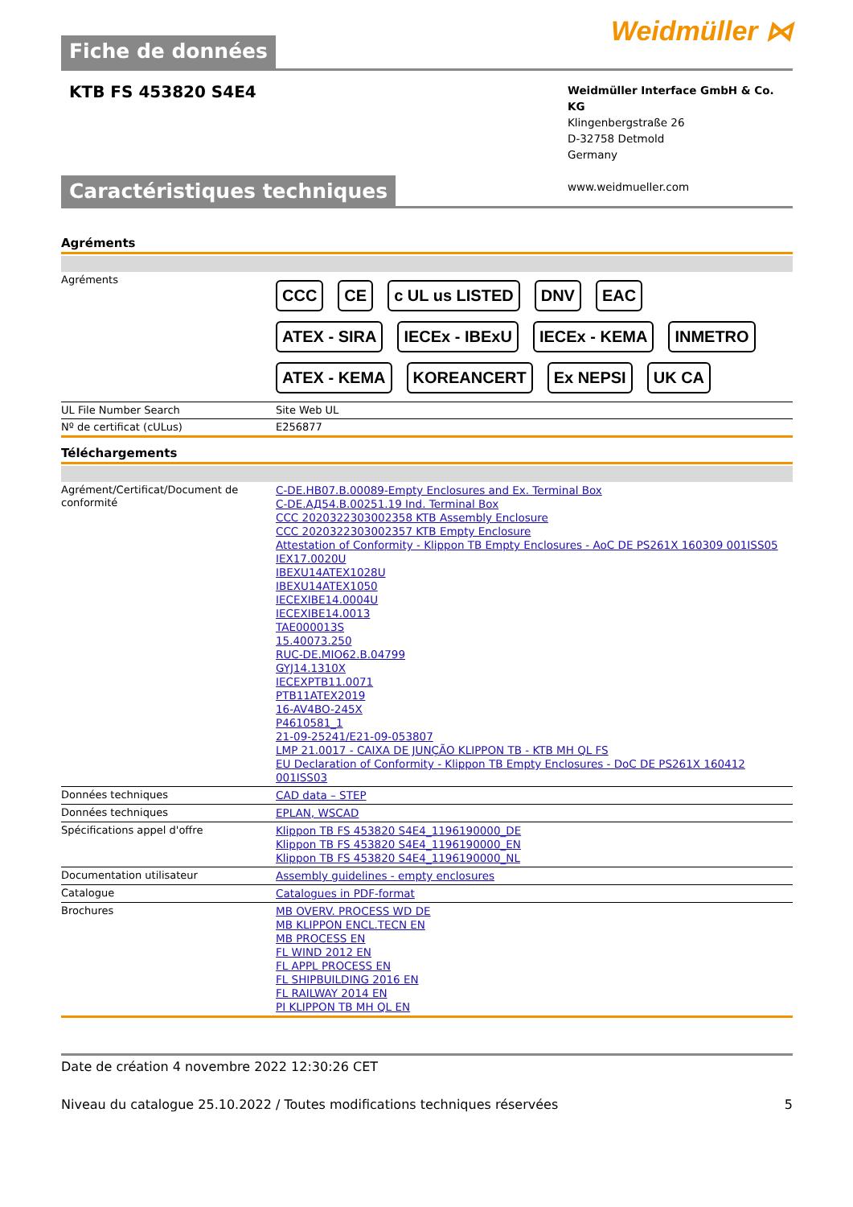Weidmüller ⋈
Fiche de données
KTB FS 453820 S4E4
Weidmüller Interface GmbH & Co. KG
Klingenbergstraße 26
D-32758 Detmold
Germany
www.weidmueller.com
Caractéristiques techniques
Agréments
| Agréments | CCC CE c UL us LISTED DNV EAC ATEX - SIRA IECEx - IBExU IECEx - KEMA INMETRO ATEX - KEMA KOREANCERT Ex NEPSI UK CA |
| UL File Number Search | Site Web UL |
| Nº de certificat (cULus) | E256877 |
Téléchargements
| Agrément/Certificat/Document de conformité | C-DE.HB07.B.00089-Empty Enclosures and Ex. Terminal Box C-DE.АД54.B.00251.19 Ind. Terminal Box CCC 2020322303002358 KTB Assembly Enclosure CCC 2020322303002357 KTB Empty Enclosure Attestation of Conformity - Klippon TB Empty Enclosures - AoC DE PS261X 160309 001ISS05 IEX17.0020U IBEXU14ATEX1028U IBEXU14ATEX1050 IECEXIBE14.0004U IECEXIBE14.0013 TAE000013S 15.40073.250 RUC-DE.MIO62.B.04799 GYJ14.1310X IECEXPTB11.0071 PTB11ATEX2019 16-AV4BO-245X P4610581_1 21-09-25241/E21-09-053807 LMP 21.0017 - CAIXA DE JUNÇÃO KLIPPON TB - KTB MH QL FS EU Declaration of Conformity - Klippon TB Empty Enclosures - DoC DE PS261X 160412 001ISS03 |
| Données techniques | CAD data – STEP |
| Données techniques | EPLAN, WSCAD |
| Spécifications appel d'offre | Klippon TB FS 453820 S4E4_1196190000_DE Klippon TB FS 453820 S4E4_1196190000_EN Klippon TB FS 453820 S4E4_1196190000_NL |
| Documentation utilisateur | Assembly guidelines - empty enclosures |
| Catalogue | Catalogues in PDF-format |
| Brochures | MB OVERV. PROCESS WD DE MB KLIPPON ENCL.TECN EN MB PROCESS EN FL WIND 2012 EN FL APPL PROCESS EN FL SHIPBUILDING 2016 EN FL RAILWAY 2014 EN PI KLIPPON TB MH QL EN |
Date de création 4 novembre 2022 12:30:26 CET
Niveau du catalogue 25.10.2022 / Toutes modifications techniques réservées 5